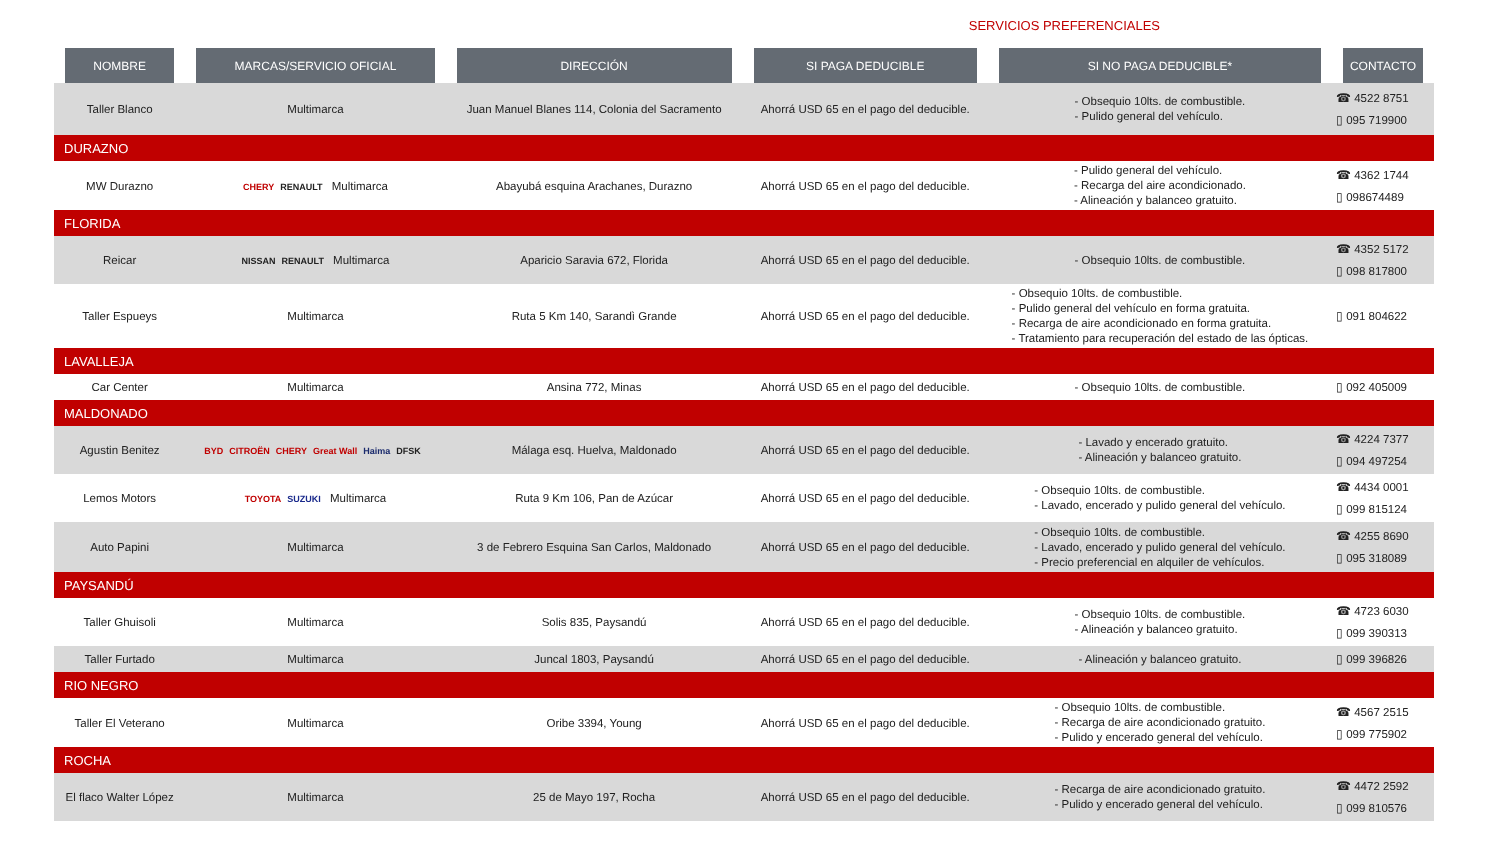SERVICIOS PREFERENCIALES
| NOMBRE | MARCAS/SERVICIO OFICIAL | DIRECCIÓN | SI PAGA DEDUCIBLE | SI NO PAGA DEDUCIBLE* | CONTACTO |
| --- | --- | --- | --- | --- | --- |
| Taller Blanco | Multimarca | Juan Manuel Blanes 114, Colonia del Sacramento | Ahorrá USD 65 en el pago del deducible. | - Obsequio 10lts. de combustible. - Pulido general del vehículo. | ☎ 4522 8751 ▯ 095 719900 |
| DURAZNO | | | | | |
| MW Durazno | CHERY RENAULT Multimarca | Abayubá esquina Arachanes, Durazno | Ahorrá USD 65 en el pago del deducible. | - Pulido general del vehículo. - Recarga del aire acondicionado. - Alineación y balanceo gratuito. | ☎ 4362 1744 ▯ 098674489 |
| FLORIDA | | | | | |
| Reicar | NISSAN RENAULT Multimarca | Aparicio Saravia 672, Florida | Ahorrá USD 65 en el pago del deducible. | - Obsequio 10lts. de combustible. | ☎ 4352 5172 ▯ 098 817800 |
| Taller Espueys | Multimarca | Ruta 5 Km 140, Sarandì Grande | Ahorrá USD 65 en el pago del deducible. | - Obsequio 10lts. de combustible. - Pulido general del vehículo en forma gratuita. - Recarga de aire acondicionado en forma gratuita. - Tratamiento para recuperación del estado de las ópticas. | ▯ 091 804622 |
| LAVALLEJA | | | | | |
| Car Center | Multimarca | Ansina 772, Minas | Ahorrá USD 65 en el pago del deducible. | - Obsequio 10lts. de combustible. | ▯ 092 405009 |
| MALDONADO | | | | | |
| Agustin Benitez | BYD CITROËN CHERY Great Wall Haima DFSK | Málaga esq. Huelva, Maldonado | Ahorrá USD 65 en el pago del deducible. | - Lavado y encerado gratuito. - Alineación y balanceo gratuito. | ☎ 4224 7377 ▯ 094 497254 |
| Lemos Motors | TOYOTA SUZUKI Multimarca | Ruta 9 Km 106, Pan de Azúcar | Ahorrá USD 65 en el pago del deducible. | - Obsequio 10lts. de combustible. - Lavado, encerado y pulido general del vehículo. | ☎ 4434 0001 ▯ 099 815124 |
| Auto Papini | Multimarca | 3 de Febrero Esquina San Carlos, Maldonado | Ahorrá USD 65 en el pago del deducible. | - Obsequio 10lts. de combustible. - Lavado, encerado y pulido general del vehículo. - Precio preferencial en alquiler de vehículos. | ☎ 4255 8690 ▯ 095 318089 |
| PAYSANDÚ | | | | | |
| Taller Ghuisoli | Multimarca | Solis 835, Paysandú | Ahorrá USD 65 en el pago del deducible. | - Obsequio 10lts. de combustible. - Alineación y balanceo gratuito. | ☎ 4723 6030 ▯ 099 390313 |
| Taller Furtado | Multimarca | Juncal 1803, Paysandú | Ahorrá USD 65 en el pago del deducible. | - Alineación y balanceo gratuito. | ▯ 099 396826 |
| RIO NEGRO | | | | | |
| Taller El Veterano | Multimarca | Oribe 3394, Young | Ahorrá USD 65 en el pago del deducible. | - Obsequio 10lts. de combustible. - Recarga de aire acondicionado gratuito. - Pulido y encerado general del vehículo. | ☎ 4567 2515 ▯ 099 775902 |
| ROCHA | | | | | |
| El flaco Walter López | Multimarca | 25 de Mayo 197, Rocha | Ahorrá USD 65 en el pago del deducible. | - Recarga de aire acondicionado gratuito. - Pulido y encerado general del vehículo. | ☎ 4472 2592 ▯ 099 810576 |